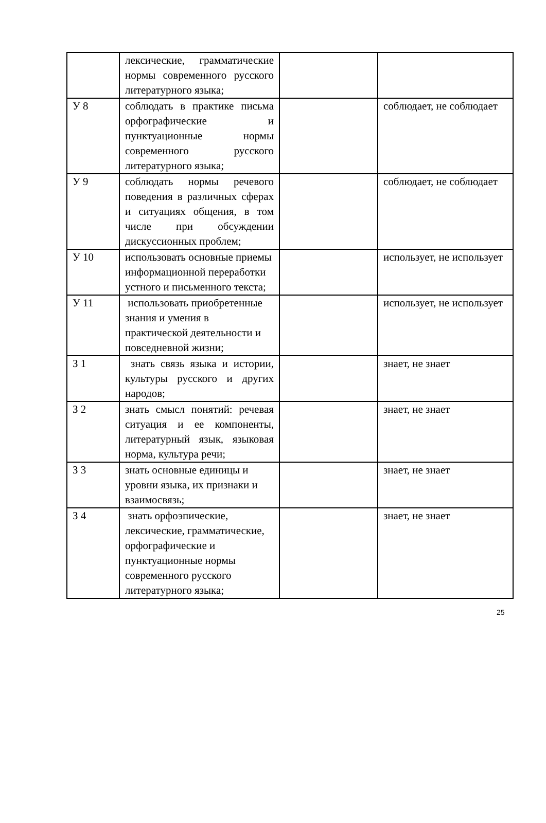| | лексические, грамматические нормы современного русского литературного языка; | | |
| У 8 | соблюдать в практике письма орфографические и пунктуационные нормы современного русского литературного языка; | | соблюдает, не соблюдает |
| У 9 | соблюдать нормы речевого поведения в различных сферах и ситуациях общения, в том числе при обсуждении дискуссионных проблем; | | соблюдает, не соблюдает |
| У 10 | использовать основные приемы информационной переработки устного и письменного текста; | | использует, не использует |
| У 11 | использовать приобретенные знания и умения в практической деятельности и повседневной жизни; | | использует, не использует |
| З 1 | знать связь языка и истории, культуры русского и других народов; | | знает, не знает |
| З 2 | знать смысл понятий: речевая ситуация и ее компоненты, литературный язык, языковая норма, культура речи; | | знает, не знает |
| З 3 | знать основные единицы и уровни языка, их признаки и взаимосвязь; | | знает, не знает |
| З 4 | знать орфоэпические, лексические, грамматические, орфографические и пунктуационные нормы современного русского литературного языка; | | знает, не знает |
25